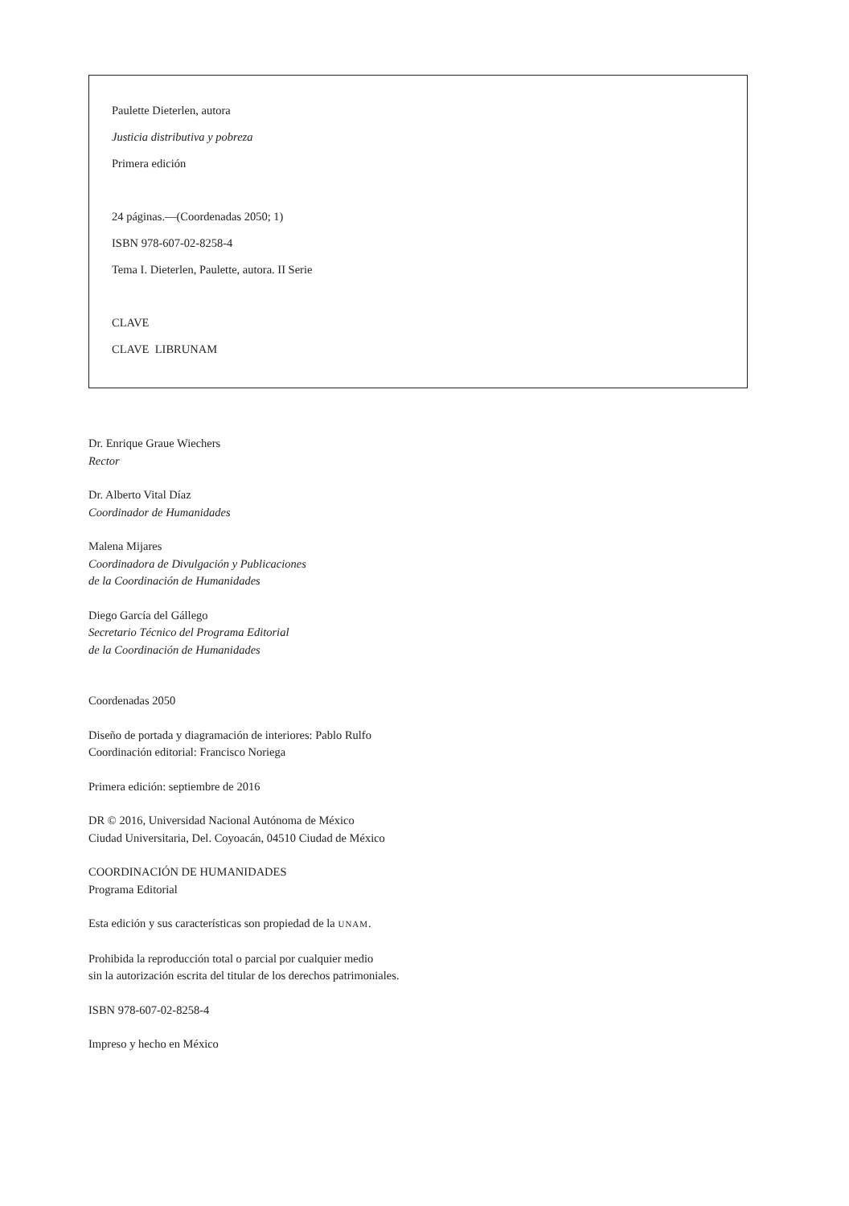Paulette Dieterlen, autora
Justicia distributiva y pobreza
Primera edición
24 páginas.—(Coordenadas 2050; 1)
ISBN 978-607-02-8258-4
Tema I. Dieterlen, Paulette, autora. II Serie
CLAVE
CLAVE LIBRUNAM
Dr. Enrique Graue Wiechers
Rector
Dr. Alberto Vital Díaz
Coordinador de Humanidades
Malena Mijares
Coordinadora de Divulgación y Publicaciones
de la Coordinación de Humanidades
Diego García del Gállego
Secretario Técnico del Programa Editorial
de la Coordinación de Humanidades
Coordenadas 2050
Diseño de portada y diagramación de interiores: Pablo Rulfo
Coordinación editorial: Francisco Noriega
Primera edición: septiembre de 2016
DR © 2016, Universidad Nacional Autónoma de México
Ciudad Universitaria, Del. Coyoacán, 04510 Ciudad de México
COORDINACIÓN DE HUMANIDADES
Programa Editorial
Esta edición y sus características son propiedad de la UNAM.
Prohibida la reproducción total o parcial por cualquier medio
sin la autorización escrita del titular de los derechos patrimoniales.
ISBN 978-607-02-8258-4
Impreso y hecho en México